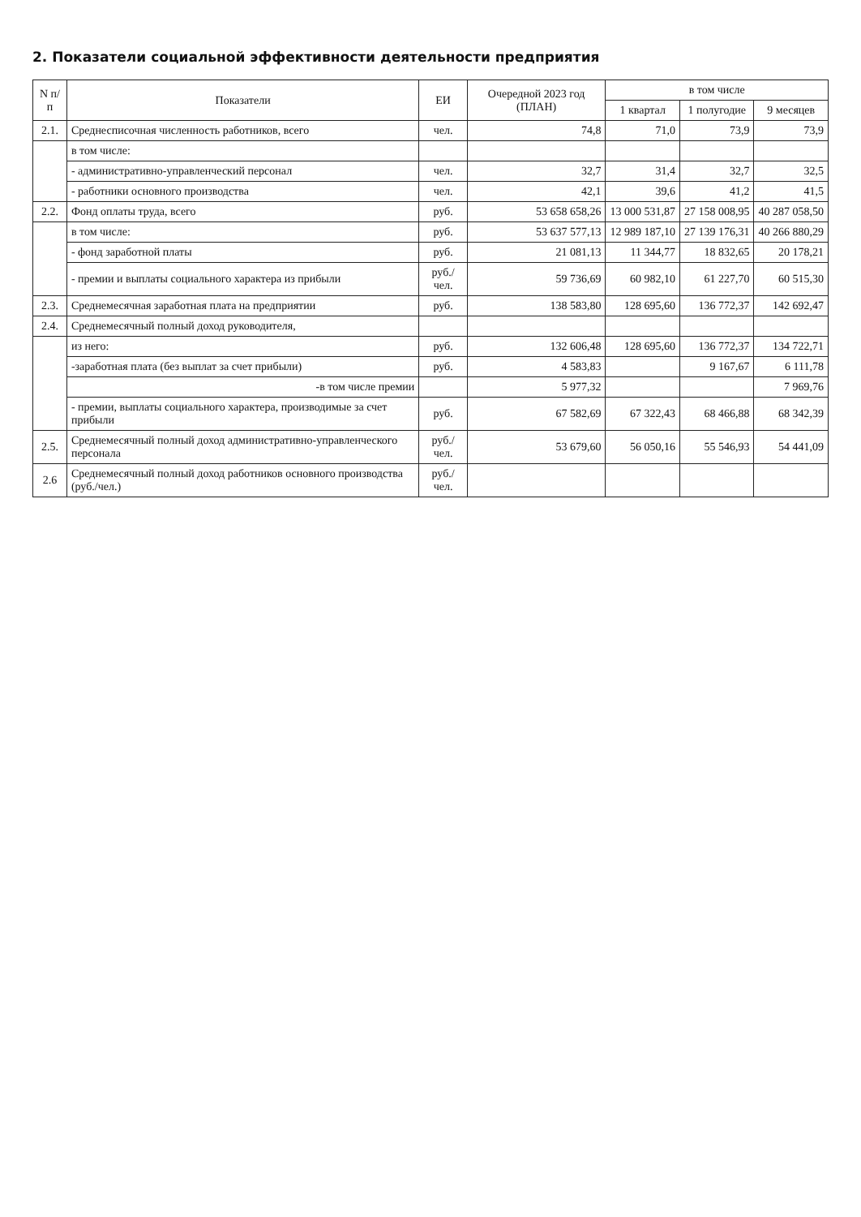2. Показатели социальной эффективности деятельности предприятия
| N п/п | Показатели | ЕИ | Очередной 2023 год (ПЛАН) | в том числе | | |
| --- | --- | --- | --- | --- | --- | --- |
| | | | | 1 квартал | 1 полугодие | 9 месяцев |
| 2.1. | Среднесписочная численность работников, всего | чел. | 74,8 | 71,0 | 73,9 | 73,9 |
| | в том числе: | | | | | |
| | - административно-управленческий персонал | чел. | 32,7 | 31,4 | 32,7 | 32,5 |
| | - работники основного производства | чел. | 42,1 | 39,6 | 41,2 | 41,5 |
| 2.2. | Фонд оплаты труда, всего | руб. | 53 658 658,26 | 13 000 531,87 | 27 158 008,95 | 40 287 058,50 |
| | в том числе: | руб. | 53 637 577,13 | 12 989 187,10 | 27 139 176,31 | 40 266 880,29 |
| | - фонд заработной платы | руб. | 21 081,13 | 11 344,77 | 18 832,65 | 20 178,21 |
| | - премии и выплаты социального характера из прибыли | руб./чел. | 59 736,69 | 60 982,10 | 61 227,70 | 60 515,30 |
| 2.3. | Среднемесячная заработная плата на предприятии | руб. | 138 583,80 | 128 695,60 | 136 772,37 | 142 692,47 |
| 2.4. | Среднемесячный полный доход руководителя, | | | | | |
| | из него: | руб. | 132 606,48 | 128 695,60 | 136 772,37 | 134 722,71 |
| | -заработная плата (без выплат за счет прибыли) | руб. | 4 583,83 | | 9 167,67 | 6 111,78 |
| | -в том числе премии | | 5 977,32 | | | 7 969,76 |
| | - премии, выплаты социального характера, производимые за счет прибыли | руб. | 67 582,69 | 67 322,43 | 68 466,88 | 68 342,39 |
| 2.5. | Среднемесячный полный доход административно-управленческого персонала | руб./чел. | 53 679,60 | 56 050,16 | 55 546,93 | 54 441,09 |
| 2.6 | Среднемесячный полный доход работников основного производства (руб./чел.) | руб./чел. | | | | |